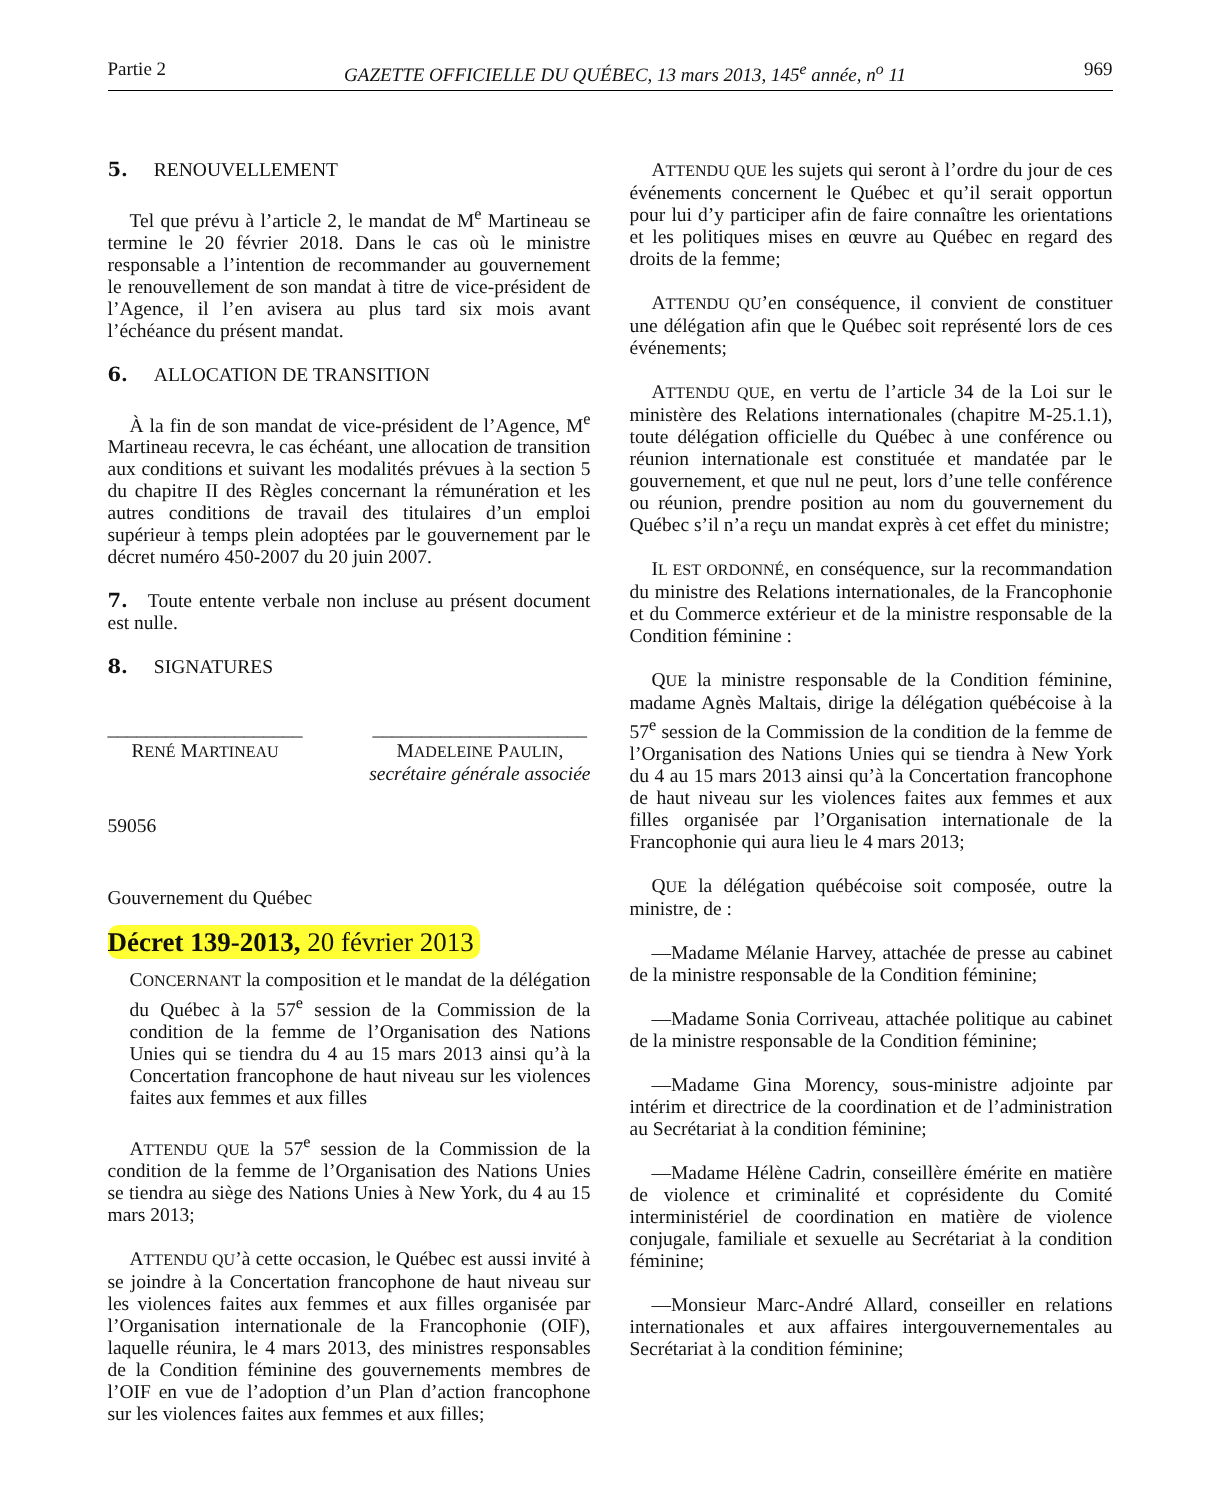Partie 2 GAZETTE OFFICIELLE DU QUÉBEC, 13 mars 2013, 145<sup>e</sup> année, n<sup>o</sup> 11 969
5. RENOUVELLEMENT
Tel que prévu à l’article 2, le mandat de M<sup>e</sup> Martineau se termine le 20 février 2018. Dans le cas où le ministre responsable a l’intention de recommander au gouvernement le renouvellement de son mandat à titre de vice-président de l’Agence, il l’en avisera au plus tard six mois avant l’échéance du présent mandat.
6. ALLOCATION DE TRANSITION
À la fin de son mandat de vice-président de l’Agence, M<sup>e</sup> Martineau recevra, le cas échéant, une allocation de transition aux conditions et suivant les modalités prévues à la section 5 du chapitre II des Règles concernant la rémunération et les autres conditions de travail des titulaires d’un emploi supérieur à temps plein adoptées par le gouvernement par le décret numéro 450-2007 du 20 juin 2007.
7. Toute entente verbale non incluse au présent document est nulle.
8. SIGNATURES
____________________
RENÉ MARTINEAU
______________________
MADELEINE PAULIN,
secrétaire générale associée
59056
Gouvernement du Québec
Décret 139-2013, 20 février 2013
CONCERNANT la composition et le mandat de la délégation du Québec à la 57<sup>e</sup> session de la Commission de la condition de la femme de l’Organisation des Nations Unies qui se tiendra du 4 au 15 mars 2013 ainsi qu’à la Concertation francophone de haut niveau sur les violences faites aux femmes et aux filles
ATTENDU QUE la 57<sup>e</sup> session de la Commission de la condition de la femme de l’Organisation des Nations Unies se tiendra au siège des Nations Unies à New York, du 4 au 15 mars 2013;
ATTENDU QU’à cette occasion, le Québec est aussi invité à se joindre à la Concertation francophone de haut niveau sur les violences faites aux femmes et aux filles organisée par l’Organisation internationale de la Francophonie (OIF), laquelle réunira, le 4 mars 2013, des ministres responsables de la Condition féminine des gouvernements membres de l’OIF en vue de l’adoption d’un Plan d’action francophone sur les violences faites aux femmes et aux filles;
ATTENDU QUE les sujets qui seront à l’ordre du jour de ces événements concernent le Québec et qu’il serait opportun pour lui d’y participer afin de faire connaître les orientations et les politiques mises en œuvre au Québec en regard des droits de la femme;
ATTENDU QU’en conséquence, il convient de constituer une délégation afin que le Québec soit représenté lors de ces événements;
ATTENDU QUE, en vertu de l’article 34 de la Loi sur le ministère des Relations internationales (chapitre M-25.1.1), toute délégation officielle du Québec à une conférence ou réunion internationale est constituée et mandatée par le gouvernement, et que nul ne peut, lors d’une telle conférence ou réunion, prendre position au nom du gouvernement du Québec s’il n’a reçu un mandat exprès à cet effet du ministre;
IL EST ORDONNÉ, en conséquence, sur la recommandation du ministre des Relations internationales, de la Francophonie et du Commerce extérieur et de la ministre responsable de la Condition féminine :
QUE la ministre responsable de la Condition féminine, madame Agnès Maltais, dirige la délégation québécoise à la 57<sup>e</sup> session de la Commission de la condition de la femme de l’Organisation des Nations Unies qui se tiendra à New York du 4 au 15 mars 2013 ainsi qu’à la Concertation francophone de haut niveau sur les violences faites aux femmes et aux filles organisée par l’Organisation internationale de la Francophonie qui aura lieu le 4 mars 2013;
QUE la délégation québécoise soit composée, outre la ministre, de :
—Madame Mélanie Harvey, attachée de presse au cabinet de la ministre responsable de la Condition féminine;
—Madame Sonia Corriveau, attachée politique au cabinet de la ministre responsable de la Condition féminine;
—Madame Gina Morency, sous-ministre adjointe par intérim et directrice de la coordination et de l’administration au Secrétariat à la condition féminine;
—Madame Hélène Cadrin, conseillère émérite en matière de violence et criminalité et coprésidente du Comité interministériel de coordination en matière de violence conjugale, familiale et sexuelle au Secrétariat à la condition féminine;
—Monsieur Marc-André Allard, conseiller en relations internationales et aux affaires intergouvernementales au Secrétariat à la condition féminine;